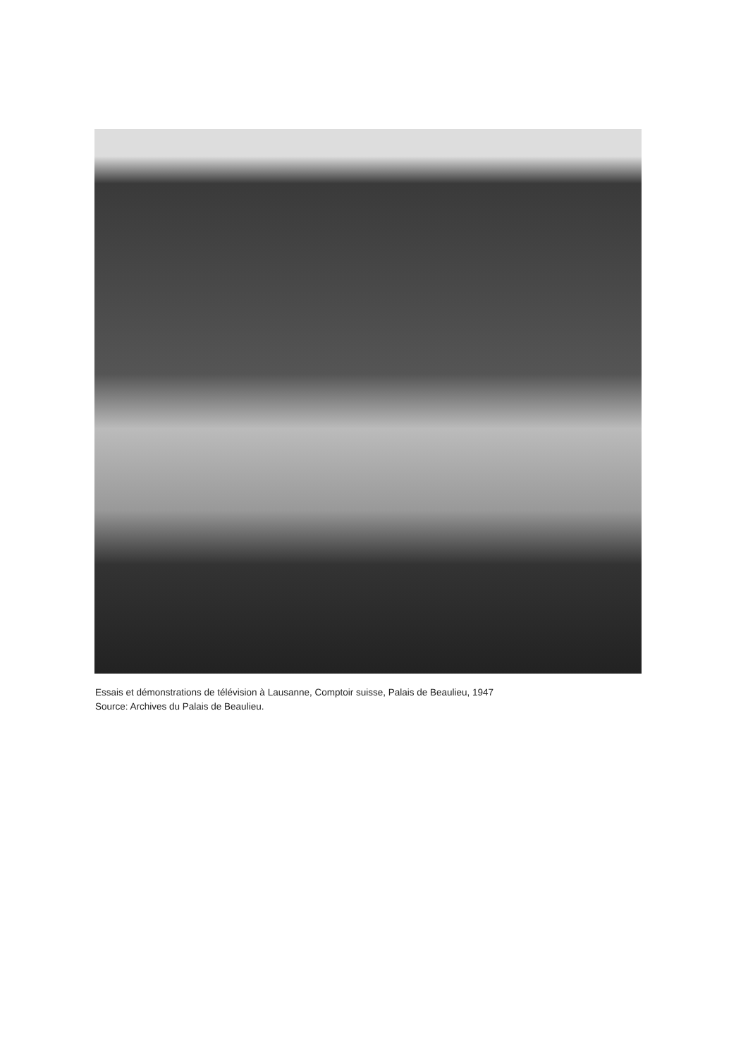Essais et démonstrations de télévision à Lausanne, Comptoir suisse, Palais de Beaulieu, 1947
Source: Archives du Palais de Beaulieu.